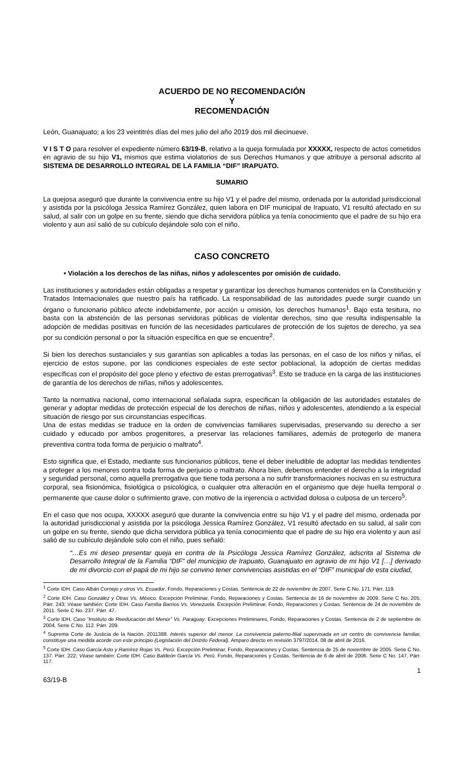ACUERDO DE NO RECOMENDACIÓN
Y
RECOMENDACIÓN
León, Guanajuato; a los 23 veintitrés días del mes julio del año 2019 dos mil diecinueve.
V I S T O para resolver el expediente número 63/19-B, relativo a la queja formulada por XXXXX, respecto de actos cometidos en agravio de su hijo V1, mismos que estima violatorios de sus Derechos Humanos y que atribuye a personal adscrito al SISTEMA DE DESARROLLO INTEGRAL DE LA FAMILIA “DIF” IRAPUATO.
SUMARIO
La quejosa aseguró que durante la convivencia entre su hijo V1 y el padre del mismo, ordenada por la autoridad jurisdiccional y asistida por la psicóloga Jessica Ramírez González, quien labora en DIF municipal de Irapuato, V1 resultó afectado en su salud, al salir con un golpe en su frente, siendo que dicha servidora pública ya tenía conocimiento que el padre de su hijo era violento y aun así salió de su cubículo dejándole solo con el niño.
CASO CONCRETO
• Violación a los derechos de las niñas, niños y adolescentes por omisión de cuidado.
Las instituciones y autoridades están obligadas a respetar y garantizar los derechos humanos contenidos en la Constitución y Tratados Internacionales que nuestro país ha ratificado. La responsabilidad de las autoridades puede surgir cuando un órgano o funcionario público afecte indebidamente, por acción u omisión, los derechos humanos<sup>1</sup>. Bajo esta tesitura, no basta con la abstención de las personas servidoras públicas de violentar derechos, sino que resulta indispensable la adopción de medidas positivas en función de las necesidades particulares de protección de los sujetos de derecho, ya sea por su condición personal o por la situación específica en que se encuentre<sup>2</sup>.
Si bien los derechos sustanciales y sus garantías son aplicables a todas las personas, en el caso de los niños y niñas, el ejercicio de estos supone, por las condiciones especiales de este sector poblacional, la adopción de ciertas medidas específicas con el propósito del goce pleno y efectivo de estas prerrogativas<sup>3</sup>. Esto se traduce en la carga de las instituciones de garantía de los derechos de niñas, niños y adolescentes.
Tanto la normativa nacional, como internacional señalada supra, especifican la obligación de las autoridades estatales de generar y adoptar medidas de protección especial de los derechos de niñas, niños y adolescentes, atendiendo a la especial situación de riesgo por sus circunstancias específicas.
Una de estas medidas se traduce en la orden de convivencias familiares supervisadas, preservando su derecho a ser cuidado y educado por ambos progenitores, a preservar las relaciones familiares, además de protegerlo de manera preventiva contra toda forma de perjuicio o maltrato<sup>4</sup>.
Esto significa que, el Estado, mediante sus funcionarios públicos, tiene el deber ineludible de adoptar las medidas tendientes a proteger a los menores contra toda forma de perjuicio o maltrato. Ahora bien, debemos entender el derecho a la integridad y seguridad personal, como aquella prerrogativa que tiene toda persona a no sufrir transformaciones nocivas en su estructura corporal, sea fisionómica, fisiológica o psicológica, o cualquier otra alteración en el organismo que deje huella temporal o permanente que cause dolor o sufrimiento grave, con motivo de la injerencia o actividad dolosa o culposa de un tercero<sup>5</sup>.
En el caso que nos ocupa, XXXXX aseguró que durante la convivencia entre su hijo V1 y el padre del mismo, ordenada por la autoridad jurisdiccional y asistida por la psicóloga Jessica Ramírez González, V1 resultó afectado en su salud, al salir con un golpe en su frente, siendo que dicha servidora pública ya tenía conocimiento que el padre de su hijo era violento y aun así salió de su cubículo dejándole solo con el niño, pues señaló:
“…Es mi deseo presentar queja en contra de la Psicóloga Jessica Ramírez González, adscrita al Sistema de Desarrollo Integral de la Familia “DIF” del municipio de Irapuato, Guanajuato en agravio de mi hijo V1 […] derivado de mi divorcio con el papá de mi hijo se convino tener convivencias asistidas en el “DIF” municipal de esta ciudad,
<sup>1</sup> Corte IDH. Caso Albán Cornejo y otros Vs. Ecuador. Fondo, Reparaciones y Costas. Sentencia de 22 de noviembre de 2007. Serie C No. 171. Párr. 119.
<sup>2</sup> Corte IDH. Caso González y Otras Vs. México. Excepción Preliminar, Fondo, Reparaciones y Costas. Sentencia de 16 de noviembre de 2009. Serie C No. 205. Párr. 243; Véase también: Corte IDH. Caso Familia Barrios Vs. Venezuela. Excepción Preliminar, Fondo, Reparaciones y Costas. Sentencia de 24 de noviembre de 2011. Serie C No. 237. Párr. 47.
<sup>3</sup> Corte IDH. Caso “Instituto de Reeducación del Menor” Vs. Paraguay. Excepciones Preliminares, Fondo, Reparaciones y Costas. Sentencia de 2 de septiembre de 2004. Serie C No. 112. Párr. 209.
<sup>4</sup> Suprema Corte de Justicia de la Nación. 2011388. Interés superior del menor. La convivencia paterno-filial supervisada en un centro de convivencia familiar, constituye una medida acorde con este principio (Legislación del Distrito Federal). Amparo directo en revisión 3797/2014. 08 de abril de 2016.
<sup>5</sup> Corte IDH. Caso García Asto y Ramírez Rojas Vs. Perú. Excepción Preliminar, Fondo, Reparaciones y Costas. Sentencia de 25 de noviembre de 2005. Serie C No. 137. Párr. 222; Véase también: Corte IDH. Caso Baldeón García Vs. Perú. Fondo, Reparaciones y Costas. Sentencia de 6 de abril de 2006. Serie C No. 147. Párr. 117.
1
63/19-B